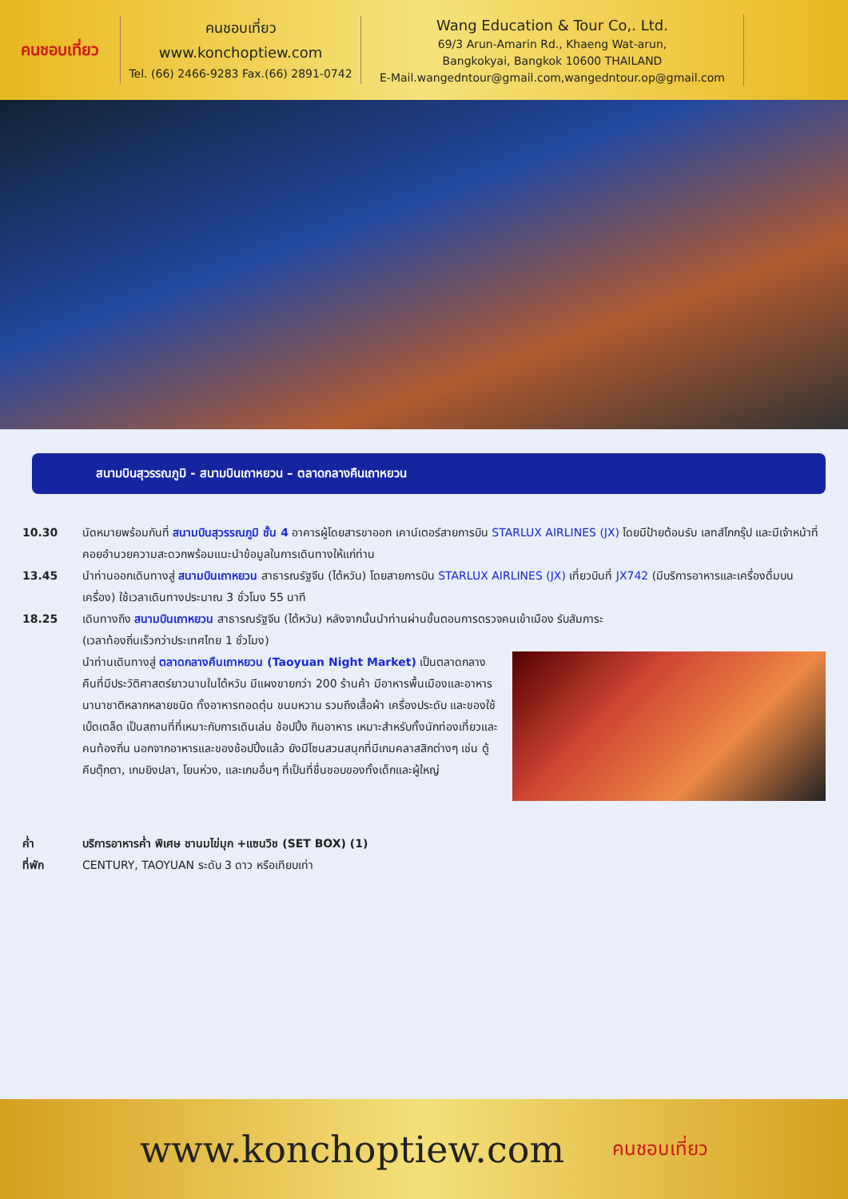คนชอบเที่ยว
คนชอบเที่ยว
www.konchoptiew.com
Tel. (66) 2466-9283 Fax.(66) 2891-0742
Wang Education & Tour Co,. Ltd.
69/3 Arun-Amarin Rd., Khaeng Wat-arun,
Bangkokyai, Bangkok 10600 THAILAND
E-Mail.wangedntour@gmail.com,wangedntour.op@gmail.com
สนามบินสุวรรณภูมิ - สนามบินเถาหยวน – ตลาดกลางคืนเถาหยวน
10.30 นัดหมายพร้อมกันที่ สนามบินสุวรรณภูมิ ชั้น 4 อาคารผู้โดยสารขาออก เคาน์เตอร์สายการบิน STARLUX AIRLINES (JX) โดยมีป้ายต้อนรับ เลทส์โกกรุ๊ป และมีเจ้าหน้าที่คอยอำนวยความสะดวกพร้อมแนะนำข้อมูลในการเดินทางให้แก่ท่าน
13.45 นำท่านออกเดินทางสู่ สนามบินเถาหยวน สาธารณรัฐจีน (ไต้หวัน) โดยสายการบิน STARLUX AIRLINES (JX) เที่ยวบินที่ JX742 (มีบริการอาหารและเครื่องดื่มบนเครื่อง) ใช้เวลาเดินทางประมาณ 3 ชั่วโมง 55 นาที
18.25 เดินทางถึง สนามบินเถาหยวน สาธารณรัฐจีน (ไต้หวัน) หลังจากนั้นนำท่านผ่านขั้นตอนการตรวจคนเข้าเมือง รับสัมภาระ
(เวลาท้องถิ่นเร็วกว่าประเทศไทย 1 ชั่วโมง)
นำท่านเดินทางสู่ ตลาดกลางคืนเถาหยวน (Taoyuan Night Market) เป็นตลาดกลางคืนที่มีประวัติศาสตร์ยาวนานในไต้หวัน มีแผงขายกว่า 200 ร้านค้า มีอาหารพื้นเมืองและอาหารนานาชาติหลากหลายชนิด ทั้งอาหารทอดตุ๋น ขนมหวาน รวมถึงเสื้อผ้า เครื่องประดับ และของใช้เบ็ดเตล็ด เป็นสถานที่ที่เหมาะกับการเดินเล่น ช้อปปิ้ง กินอาหาร เหมาะสำหรับทั้งนักท่องเที่ยวและคนท้องถิ่น นอกจากอาหารและของช้อปปิ้งแล้ว ยังมีโซนสวนสนุกที่มีเกมคลาสสิกต่างๆ เช่น ตู้คีบตุ๊กตา, เกมยิงปลา, โยนห่วง, และเกมอื่นๆ ที่เป็นที่ชื่นชอบของทั้งเด็กและผู้ใหญ่
ค่ำ บริการอาหารค่ำ พิเศษ ชานมไข่มุก +แซนวิช (SET BOX) (1)
ที่พัก CENTURY, TAOYUAN ระดับ 3 ดาว หรือเทียบเท่า
www.konchoptiew.com คนชอบเที่ยว